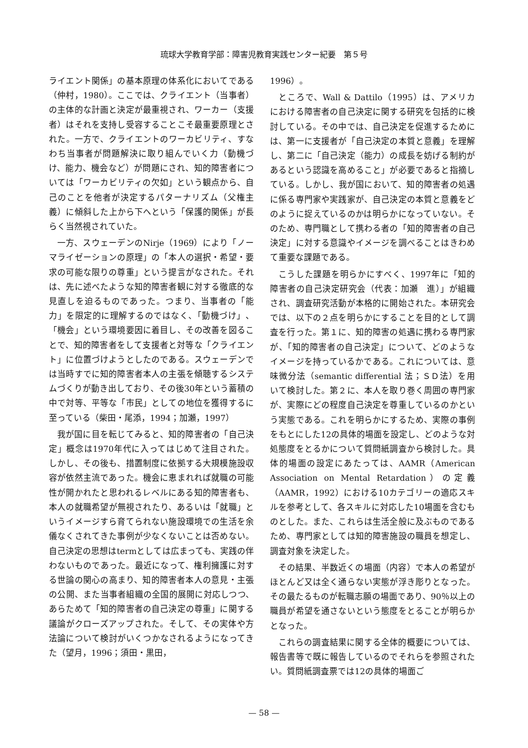琉球大学教育学部：障害児教育実践センター紀要　第５号
ライエント関係」の基本原理の体系化においてである（仲村，1980）。ここでは、クライエント（当事者）の主体的な計画と決定が最重視され、ワーカー（支援者）はそれを支持し受容することこそ最重要原理とされた。一方で、クライエントのワーカビリティ、すなわち当事者が問題解決に取り組んでいく力（動機づけ、能力、機会など）が問題にされ、知的障害者については「ワーカビリティの欠如」という観点から、自己のことを他者が決定するパターナリズム（父権主義）に傾斜した上から下へという「保護的関係」が長らく当然視されていた。
一方、スウェーデンのNirje（1969）により「ノーマライゼーションの原理」の「本人の選択・希望・要求の可能な限りの尊重」という提言がなされた。それは、先に述べたような知的障害者観に対する徹底的な見直しを迫るものであった。つまり、当事者の「能力」を限定的に理解するのではなく、「動機づけ」、「機会」という環境要因に着目し、その改善を図ることで、知的障害者をして支援者と対等な「クライエント」に位置づけようとしたのである。スウェーデンでは当時すでに知的障害者本人の主張を傾聴するシステムづくりが動き出しており、その後30年という蓄積の中で対等、平等な「市民」としての地位を獲得するに至っている（柴田・尾添，1994；加瀬，1997）
我が国に目を転じてみると、知的障害者の「自己決定」概念は1970年代に入ってはじめて注目された。しかし、その後も、措置制度に依拠する大規模施設収容が依然主流であった。機会に恵まれれば就職の可能性が開かれたと思われるレベルにある知的障害者も、本人の就職希望が無視されたり、あるいは「就職」というイメージすら育てられない施設環境での生活を余儀なくされてきた事例が少なくないことは否めない。自己決定の思想はtermとしては広まっても、実践の伴わないものであった。最近になって、権利擁護に対する世論の関心の高まり、知的障害者本人の意見・主張の公開、また当事者組織の全国的展開に対応しつつ、あらためて「知的障害者の自己決定の尊重」に関する議論がクローズアップされた。そして、その実体や方法論について検討がいくつかなされるようになってきた（望月，1996；須田・黒田，
1996）。
ところで、Wall & Dattilo（1995）は、アメリカにおける障害者の自己決定に関する研究を包括的に検討している。その中では、自己決定を促進するためには、第一に支援者が「自己決定の本質と意義」を理解し、第二に「自己決定（能力）の成長を妨げる制約があるという認識を高めること」が必要であると指摘している。しかし、我が国において、知的障害者の処遇に係る専門家や実践家が、自己決定の本質と意義をどのように捉えているのかは明らかになっていない。そのため、専門職として携わる者の「知的障害者の自己決定」に対する意識やイメージを調べることはきわめて重要な課題である。
こうした課題を明らかにすべく、1997年に「知的障害者の自己決定研究会（代表：加瀬　進）」が組織され、調査研究活動が本格的に開始された。本研究会では、以下の２点を明らかにすることを目的として調査を行った。第１に、知的障害の処遇に携わる専門家が、「知的障害者の自己決定」について、どのようなイメージを持っているかである。これについては、意味微分法（semantic differential 法；ＳＤ法）を用いて検討した。第２に、本人を取り巻く周囲の専門家が、実際にどの程度自己決定を尊重しているのかという実態である。これを明らかにするため、実際の事例をもとにした12の具体的場面を設定し、どのような対処態度をとるかについて質問紙調査から検討した。具体的場面の設定にあたっては、AAMR（American Association on Mental Retardation）の定義（AAMR，1992）における10カテゴリーの適応スキルを参考として、各スキルに対応した10場面を含むものとした。また、これらは生活全般に及ぶものであるため、専門家としては知的障害施設の職員を想定し、調査対象を決定した。
その結果、半数近くの場面（内容）で本人の希望がほとんど又は全く通らない実態が浮き彫りとなった。その最たるものが転職志願の場面であり、90％以上の職員が希望を通さないという態度をとることが明らかとなった。
これらの調査結果に関する全体的概要については、報告書等で既に報告しているのでそれらを参照されたい。質問紙調査票では12の具体的場面ご
— 58 —